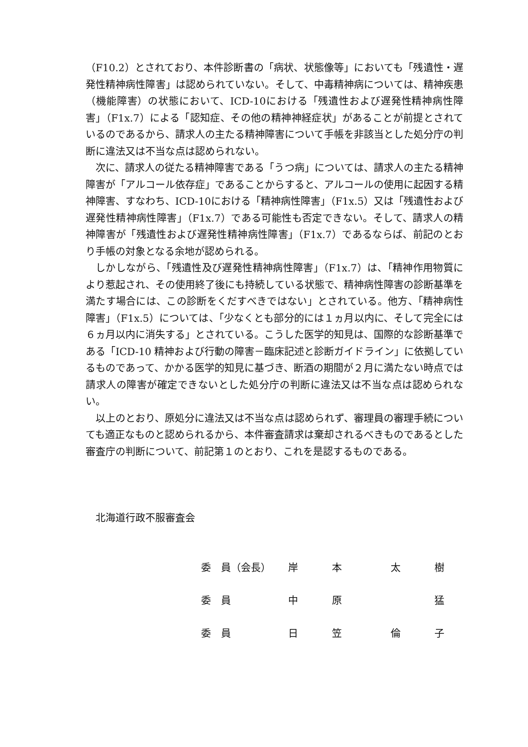（F10.2）とされており、本件診断書の「病状、状態像等」においても「残遺性・遅発性精神病性障害」は認められていない。そして、中毒精神病については、精神疾患（機能障害）の状態において、ICD-10における「残遺性および遅発性精神病性障害」（F1x.7）による「認知症、その他の精神神経症状」があることが前提とされているのであるから、請求人の主たる精神障害について手帳を非該当とした処分庁の判断に違法又は不当な点は認められない。
次に、請求人の従たる精神障害である「うつ病」については、請求人の主たる精神障害が「アルコール依存症」であることからすると、アルコールの使用に起因する精神障害、すなわち、ICD-10における「精神病性障害」（F1x.5）又は「残遺性および遅発性精神病性障害」（F1x.7）である可能性も否定できない。そして、請求人の精神障害が「残遺性および遅発性精神病性障害」（F1x.7）であるならば、前記のとおり手帳の対象となる余地が認められる。
しかしながら、「残遺性及び遅発性精神病性障害」（F1x.7）は、「精神作用物質により惹起され、その使用終了後にも持続している状態で、精神病性障害の診断基準を満たす場合には、この診断をくだすべきではない」とされている。他方、「精神病性障害」（F1x.5）については、「少なくとも部分的には１ヵ月以内に、そして完全には６ヵ月以内に消失する」とされている。こうした医学的知見は、国際的な診断基準である「ICD-10 精神および行動の障害－臨床記述と診断ガイドライン」に依拠しているものであって、かかる医学的知見に基づき、断酒の期間が２月に満たない時点では請求人の障害が確定できないとした処分庁の判断に違法又は不当な点は認められない。
以上のとおり、原処分に違法又は不当な点は認められず、審理員の審理手続についても適正なものと認められるから、本件審査請求は棄却されるべきものであるとした審査庁の判断について、前記第１のとおり、これを是認するものである。
北海道行政不服審査会
| 委 員（会長） | 岸 | 本 | 太 | 樹 |
| 委 員 | 中 | 原 | | 猛 |
| 委 員 | 日 | 笠 | 倫 | 子 |